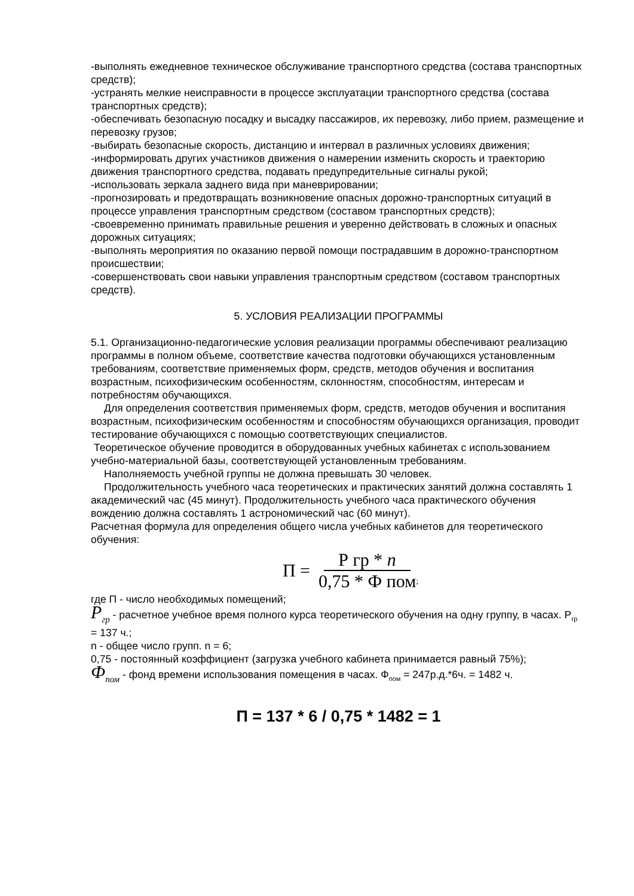-выполнять ежедневное техническое обслуживание транспортного средства (состава транспортных средств);
-устранять мелкие неисправности в процессе эксплуатации транспортного средства (состава транспортных средств);
-обеспечивать безопасную посадку и высадку пассажиров, их перевозку, либо прием, размещение и перевозку грузов;
-выбирать безопасные скорость, дистанцию и интервал в различных условиях движения;
-информировать других участников движения о намерении изменить скорость и траекторию движения транспортного средства, подавать предупредительные сигналы рукой;
-использовать зеркала заднего вида при маневрировании;
-прогнозировать и предотвращать возникновение опасных дорожно-транспортных ситуаций в процессе управления транспортным средством (составом транспортных средств);
-своевременно принимать правильные решения и уверенно действовать в сложных и опасных дорожных ситуациях;
-выполнять мероприятия по оказанию первой помощи пострадавшим в дорожно-транспортном происшествии;
-совершенствовать свои навыки управления транспортным средством (составом транспортных средств).
5. УСЛОВИЯ РЕАЛИЗАЦИИ ПРОГРАММЫ
5.1. Организационно-педагогические условия реализации программы обеспечивают реализацию программы в полном объеме, соответствие качества подготовки обучающихся установленным требованиям, соответствие применяемых форм, средств, методов обучения и воспитания возрастным, психофизическим особенностям, склонностям, способностям, интересам и потребностям обучающихся.
Для определения соответствия применяемых форм, средств, методов обучения и воспитания возрастным, психофизическим особенностям и способностям обучающихся организация, проводит тестирование обучающихся с помощью соответствующих специалистов.
Теоретическое обучение проводится в оборудованных учебных кабинетах с использованием учебно-материальной базы, соответствующей установленным требованиям.
Наполняемость учебной группы не должна превышать 30 человек.
Продолжительность учебного часа теоретических и практических занятий должна составлять 1 академический час (45 минут). Продолжительность учебного часа практического обучения вождению должна составлять 1 астрономический час (60 минут).
Расчетная формула для определения общего числа учебных кабинетов для теоретического обучения:
П = Р гр * n 0,75 * Ф пом;
где П - число необходимых помещений;
P<sub>гр</sub> - расчетное учебное время полного курса теоретического обучения на одну группу, в часах. Р<sub>гр</sub> = 137 ч.;
n - общее число групп. n = 6;
0,75 - постоянный коэффициент (загрузка учебного кабинета принимается равный 75%);
Ф<sub>пом</sub> - фонд времени использования помещения в часах. Ф<sub>пом</sub> = 247р.д.*6ч. = 1482 ч.
П = 137 * 6 / 0,75 * 1482 = 1